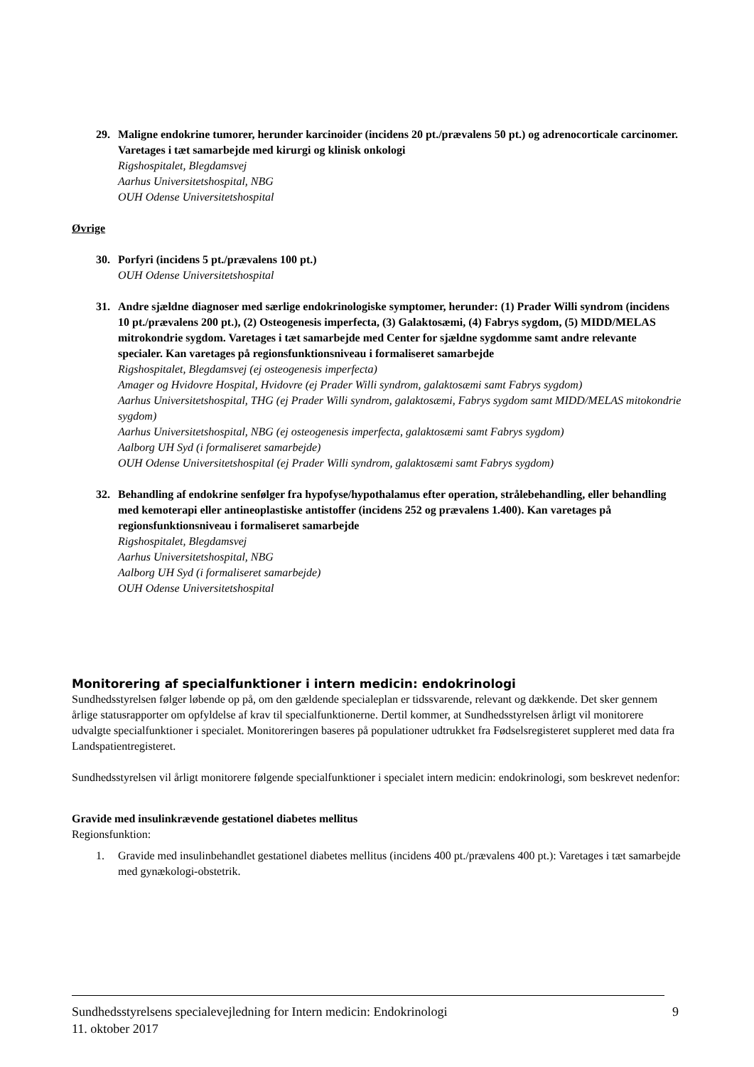29. Maligne endokrine tumorer, herunder karcinoider (incidens 20 pt./prævalens 50 pt.) og adrenocorticale carcinomer. Varetages i tæt samarbejde med kirurgi og klinisk onkologi
Rigshospitalet, Blegdamsvej
Aarhus Universitetshospital, NBG
OUH Odense Universitetshospital
Øvrige
30. Porfyri (incidens 5 pt./prævalens 100 pt.)
OUH Odense Universitetshospital
31. Andre sjældne diagnoser med særlige endokrinologiske symptomer, herunder: (1) Prader Willi syndrom (incidens 10 pt./prævalens 200 pt.), (2) Osteogenesis imperfecta, (3) Galaktosæmi, (4) Fabrys sygdom, (5) MIDD/MELAS mitrokondrie sygdom. Varetages i tæt samarbejde med Center for sjældne sygdomme samt andre relevante specialer. Kan varetages på regionsfunktionsniveau i formaliseret samarbejde
Rigshospitalet, Blegdamsvej (ej osteogenesis imperfecta)
Amager og Hvidovre Hospital, Hvidovre (ej Prader Willi syndrom, galaktosæmi samt Fabrys sygdom)
Aarhus Universitetshospital, THG (ej Prader Willi syndrom, galaktosæmi, Fabrys sygdom samt MIDD/MELAS mitokondrie sygdom)
Aarhus Universitetshospital, NBG (ej osteogenesis imperfecta, galaktosæmi samt Fabrys sygdom)
Aalborg UH Syd (i formaliseret samarbejde)
OUH Odense Universitetshospital (ej Prader Willi syndrom, galaktosæmi samt Fabrys sygdom)
32. Behandling af endokrine senfølger fra hypofyse/hypothalamus efter operation, strålebehandling, eller behandling med kemoterapi eller antineoplastiske antistoffer (incidens 252 og prævalens 1.400). Kan varetages på regionsfunktionsniveau i formaliseret samarbejde
Rigshospitalet, Blegdamsvej
Aarhus Universitetshospital, NBG
Aalborg UH Syd (i formaliseret samarbejde)
OUH Odense Universitetshospital
Monitorering af specialfunktioner i intern medicin: endokrinologi
Sundhedsstyrelsen følger løbende op på, om den gældende specialeplan er tidssvarende, relevant og dækkende. Det sker gennem årlige statusrapporter om opfyldelse af krav til specialfunktionerne. Dertil kommer, at Sundhedsstyrelsen årligt vil monitorere udvalgte specialfunktioner i specialet. Monitoreringen baseres på populationer udtrukket fra Fødselsregisteret suppleret med data fra Landspatientregisteret.
Sundhedsstyrelsen vil årligt monitorere følgende specialfunktioner i specialet intern medicin: endokrinologi, som beskrevet nedenfor:
Gravide med insulinkrævende gestationel diabetes mellitus
Regionsfunktion:
1. Gravide med insulinbehandlet gestationel diabetes mellitus (incidens 400 pt./prævalens 400 pt.): Varetages i tæt samarbejde med gynækologi-obstetrik.
Sundhedsstyrelsens specialevejledning for Intern medicin: Endokrinologi
11. oktober 2017
9